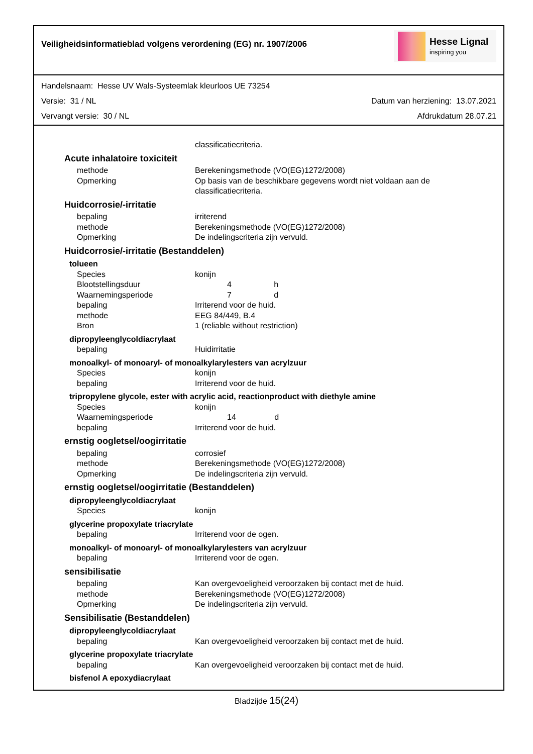Veiligheidsinformatieblad volgens verordening (EG) nr. 1907/2006
Hesse Lignal
inspiring you
Handelsnaam: Hesse UV Wals-Systeemlak kleurloos UE 73254
Versie: 31 / NL Datum van herziening: 13.07.2021
Vervangt versie: 30 / NL Afdrukdatum 28.07.21
classificatiecriteria.
Acute inhalatoire toxiciteit
methode Berekeningsmethode (VO(EG)1272/2008)
Opmerking Op basis van de beschikbare gegevens wordt niet voldaan aan de
classificatiecriteria.
Huidcorrosie/-irritatie
bepaling irriterend
methode Berekeningsmethode (VO(EG)1272/2008)
Opmerking De indelingscriteria zijn vervuld.
Huidcorrosie/-irritatie (Bestanddelen)
tolueen
Species konijn
Blootstellingsduur 4 h
Waarnemingsperiode 7 d
bepaling Irriterend voor de huid.
methode EEG 84/449, B.4
Bron 1 (reliable without restriction)
dipropyleenglycoldiacrylaat
bepaling Huidirritatie
monoalkyl- of monoaryl- of monoalkylarylesters van acrylzuur
Species konijn
bepaling Irriterend voor de huid.
tripropylene glycole, ester with acrylic acid, reactionproduct with diethyle amine
Species konijn
Waarnemingsperiode 14 d
bepaling Irriterend voor de huid.
ernstig oogletsel/oogirritatie
bepaling corrosief
methode Berekeningsmethode (VO(EG)1272/2008)
Opmerking De indelingscriteria zijn vervuld.
ernstig oogletsel/oogirritatie (Bestanddelen)
dipropyleenglycoldiacrylaat
Species konijn
glycerine propoxylate triacrylate
bepaling Irriterend voor de ogen.
monoalkyl- of monoaryl- of monoalkylarylesters van acrylzuur
bepaling Irriterend voor de ogen.
sensibilisatie
bepaling Kan overgevoeligheid veroorzaken bij contact met de huid.
methode Berekeningsmethode (VO(EG)1272/2008)
Opmerking De indelingscriteria zijn vervuld.
Sensibilisatie (Bestanddelen)
dipropyleenglycoldiacrylaat
bepaling Kan overgevoeligheid veroorzaken bij contact met de huid.
glycerine propoxylate triacrylate
bepaling Kan overgevoeligheid veroorzaken bij contact met de huid.
bisfenol A epoxydiacrylaat
Bladzijde 15(24)